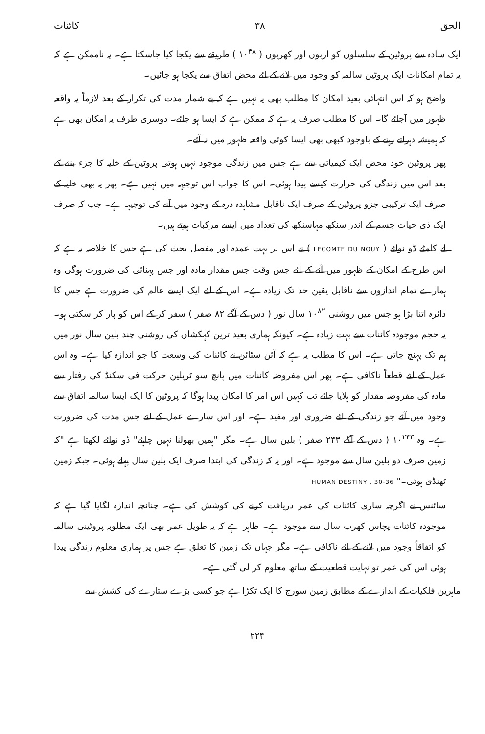الحق ۳۸ کائنات
ایک سادہ سے پروٹین کے سلسلوں کو اربوں اور کھربوں ( ۱۰<sup>۴۸</sup> ) طریقے سے یکجا کیا جاسکتا ہے۔ یہ ناممکن ہے کہ یہ تمام امکانات ایک پروٹین سالمہ کو وجود میں لانے کے لئے محض اتفاق سے یکجا ہو جائیں۔
واضح ہو کہ اس انتہائی بعید امکان کا مطلب بھی یہ نہیں ہے کہ بے شمار مدت کی تکرار کے بعد لازماً یہ واقعہ ظہور میں آجائے گا۔ اس کا مطلب صرف یہ ہے کہ ممکن ہے کہ ایسا ہو جائے۔ دوسری طرف یہ امکان بھی ہے کہ ہمیشہ دہراتے رہنے کے باوجود کبھی بھی ایسا کوئی واقعہ ظہور میں نہ آئے۔
پھر پروٹین خود محض ایک کیمیائی شے ہے جس میں زندگی موجود نہیں ہوتی پروٹین کے خلیہ کا جزء بننے کے بعد اس میں زندگی کی حرارت کیسے پیدا ہوئی۔ اس کا جواب اس توجیہہ میں نہیں ہے۔ پھر یہ بھی خلیہ کے صرف ایک ترکیبی جزو پروٹین کے صرف ایک ناقابل مشاہدہ ذرہ کے وجود میں آنے کی توجیہہ ہے۔ جب کہ صرف ایک ذی حیات جسم کے اندر سنکھ مہاسنکھ کی تعداد میں ایسے مرکبات ہوتے ہیں۔
لے کامٹے ڈو نوائے ( LECOMTE DU NOUY ) نے اس پر بہت عمدہ اور مفصل بحث کی ہے جس کا خلاصہ یہ ہے کہ اس طرح کے امکان کے ظہور میں آنے کے لئے جس وقت جس مقدار مادہ اور جس پہنائی کی ضرورت ہوگی وہ ہمارے تمام اندازوں سے ناقابل یقین حد تک زیادہ ہے۔ اس کے لئے ایک ایسے عالم کی ضرورت ہے جس کا دائرہ اتنا بڑا ہو جس میں روشنی ۱۰<sup>۸۲</sup> سال نور ( دس کے آگے ۸۲ صفر ) سفر کر کے اس کو پار کر سکتی ہو۔ یہ حجم موجودہ کائنات سے بہت زیادہ ہے۔ کیونکہ ہماری بعید ترین کہکشاں کی روشنی چند بلین سال نور میں ہم تک پہنچ جاتی ہے۔ اس کا مطلب یہ ہے کہ آئن سٹائن نے کائنات کی وسعت کا جو اندازہ کیا ہے۔ وہ اس عمل کے لئے قطعاً ناکافی ہے۔ پھر اس مفروضہ کائنات میں پانچ سو ٹریلین حرکت فی سکنڈ کی رفتار سے مادہ کی مفروضہ مقدار کو ہلایا جائے تب کہیں اس امر کا امکان پیدا ہوگا کہ پروٹین کا ایک ایسا سالمہ اتفاق سے وجود میں آئے جو زندگی کے لئے ضروری اور مفید ہے۔ اور اس سارے عمل کے لئے جس مدت کی ضرورت ہے۔ وہ ۱۰<sup>۲۴۳</sup> ( دس کے آگے ۲۴۳ صفر ) بلین سال ہے۔ مگر "ہمیں بھولنا نہیں چاہئے" ڈو نوائے لکھتا ہے "کہ زمین صرف دو بلین سال سے موجود ہے۔ اور یہ کہ زندگی کی ابتدا صرف ایک بلین سال پہلے ہوئی۔ جبکہ زمین ٹھنڈی ہوئی۔" HUMAN DESTINY , 30-36
سائنس نے اگرچہ ساری کائنات کی عمر دریافت کرنے کی کوشش کی ہے۔ چنانچہ اندازہ لگایا گیا ہے کہ موجودہ کائنات پچاس کھرب سال سے موجود ہے۔ ظاہر ہے کہ یہ طویل عمر بھی ایک مطلوبہ پروٹینی سالمہ کو اتفاقاً وجود میں لانے کے لئے ناکافی ہے۔ مگر جہاں تک زمین کا تعلق ہے جس پر ہماری معلوم زندگی پیدا ہوئی اس کی عمر تو نہایت قطعیت کے ساتھ معلوم کر لی گئی ہے۔
ماہرین فلکیات کے اندازے کے مطابق زمین سورج کا ایک ٹکڑا ہے جو کسی بڑے ستارے کی کشش سے
۲۲۴